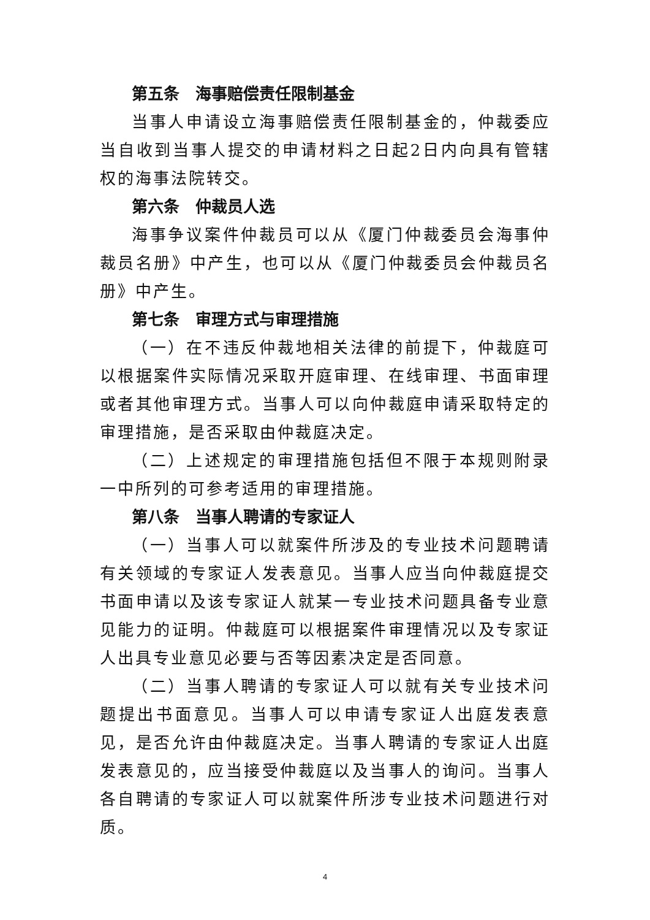第五条　海事赔偿责任限制基金
当事人申请设立海事赔偿责任限制基金的，仲裁委应当自收到当事人提交的申请材料之日起2日内向具有管辖权的海事法院转交。
第六条　仲裁员人选
海事争议案件仲裁员可以从《厦门仲裁委员会海事仲裁员名册》中产生，也可以从《厦门仲裁委员会仲裁员名册》中产生。
第七条　审理方式与审理措施
（一）在不违反仲裁地相关法律的前提下，仲裁庭可以根据案件实际情况采取开庭审理、在线审理、书面审理或者其他审理方式。当事人可以向仲裁庭申请采取特定的审理措施，是否采取由仲裁庭决定。
（二）上述规定的审理措施包括但不限于本规则附录一中所列的可参考适用的审理措施。
第八条　当事人聘请的专家证人
（一）当事人可以就案件所涉及的专业技术问题聘请有关领域的专家证人发表意见。当事人应当向仲裁庭提交书面申请以及该专家证人就某一专业技术问题具备专业意见能力的证明。仲裁庭可以根据案件审理情况以及专家证人出具专业意见必要与否等因素决定是否同意。
（二）当事人聘请的专家证人可以就有关专业技术问题提出书面意见。当事人可以申请专家证人出庭发表意见，是否允许由仲裁庭决定。当事人聘请的专家证人出庭发表意见的，应当接受仲裁庭以及当事人的询问。当事人各自聘请的专家证人可以就案件所涉专业技术问题进行对质。
4